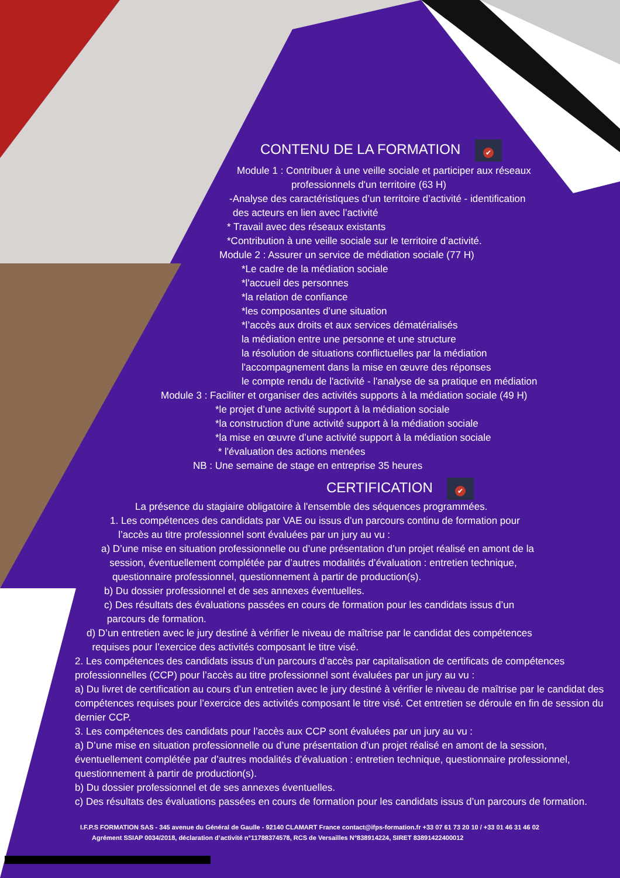CONTENU DE LA FORMATION ✔
Module 1 : Contribuer à une veille sociale et participer aux réseaux
professionnels d'un territoire (63 H)
-Analyse des caractéristiques d’un territoire d’activité - identification
des acteurs en lien avec l’activité
* Travail avec des réseaux existants
*Contribution à une veille sociale sur le territoire d’activité.
Module 2 : Assurer un service de médiation sociale (77 H)
*Le cadre de la médiation sociale
*l'accueil des personnes
*la relation de confiance
*les composantes d’une situation
*l’accès aux droits et aux services dématérialisés
la médiation entre une personne et une structure
la résolution de situations conflictuelles par la médiation
l'accompagnement dans la mise en œuvre des réponses
le compte rendu de l'activité - l'analyse de sa pratique en médiation
Module 3 : Faciliter et organiser des activités supports à la médiation sociale (49 H)
*le projet d’une activité support à la médiation sociale
*la construction d’une activité support à la médiation sociale
*la mise en œuvre d’une activité support à la médiation sociale
* l'évaluation des actions menées
NB : Une semaine de stage en entreprise 35 heures
CERTIFICATION ✔
La présence du stagiaire obligatoire à l'ensemble des séquences programmées.
1. Les compétences des candidats par VAE ou issus d’un parcours continu de formation pour
l’accès au titre professionnel sont évaluées par un jury au vu :
a) D’une mise en situation professionnelle ou d’une présentation d’un projet réalisé en amont de la
session, éventuellement complétée par d’autres modalités d’évaluation : entretien technique,
questionnaire professionnel, questionnement à partir de production(s).
b) Du dossier professionnel et de ses annexes éventuelles.
c) Des résultats des évaluations passées en cours de formation pour les candidats issus d’un
parcours de formation.
d) D’un entretien avec le jury destiné à vérifier le niveau de maîtrise par le candidat des compétences
requises pour l’exercice des activités composant le titre visé.
2. Les compétences des candidats issus d’un parcours d’accès par capitalisation de certificats de compétences professionnelles (CCP) pour l’accès au titre professionnel sont évaluées par un jury au vu :
a) Du livret de certification au cours d’un entretien avec le jury destiné à vérifier le niveau de maîtrise par le candidat des compétences requises pour l’exercice des activités composant le titre visé. Cet entretien se déroule en fin de session du dernier CCP.
3. Les compétences des candidats pour l’accès aux CCP sont évaluées par un jury au vu :
a) D’une mise en situation professionnelle ou d’une présentation d’un projet réalisé en amont de la session, éventuellement complétée par d’autres modalités d’évaluation : entretien technique, questionnaire professionnel, questionnement à partir de production(s).
b) Du dossier professionnel et de ses annexes éventuelles.
c) Des résultats des évaluations passées en cours de formation pour les candidats issus d’un parcours de formation.
I.F.P.S FORMATION SAS - 345 avenue du Général de Gaulle - 92140 CLAMART France contact@ifps-formation.fr +33 07 61 73 20 10 / +33 01 46 31 46 02
Agrément SSIAP 0034/2018, déclaration d’activité n°11788374578, RCS de Versailles N°838914224, SIRET 83891422400012